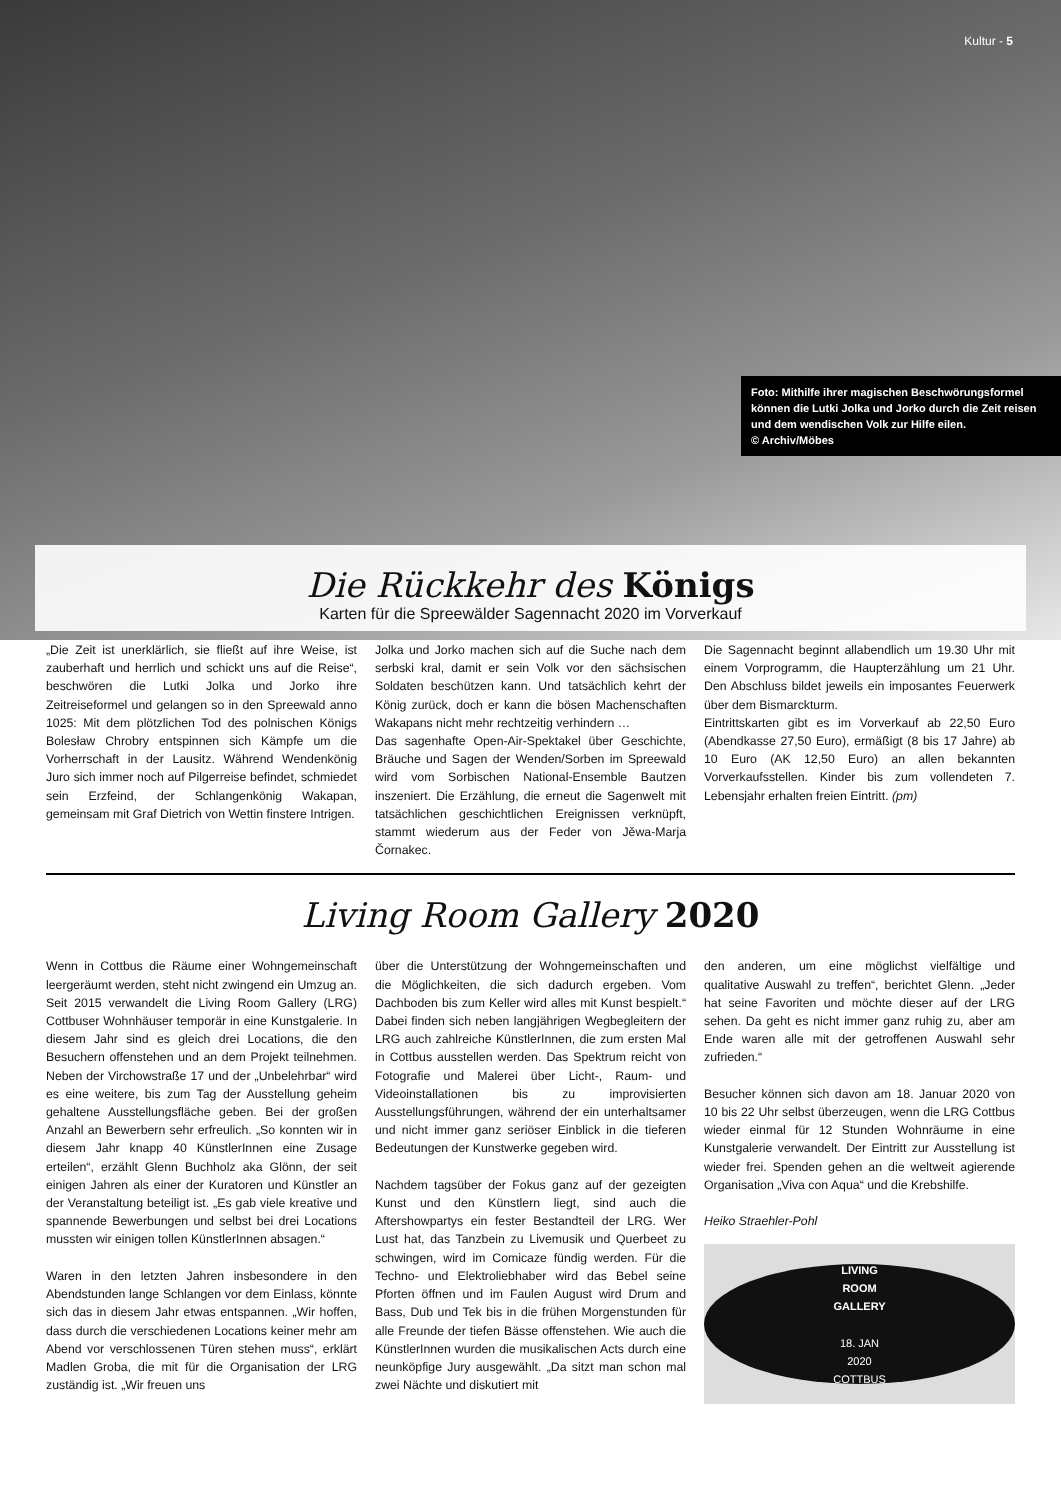Kultur - 5
Foto: Mithilfe ihrer magischen Beschwörungsformel können die Lutki Jolka und Jorko durch die Zeit reisen und dem wendischen Volk zur Hilfe eilen.
© Archiv/Möbes
Die Rückkehr des Königs
Karten für die Spreewälder Sagennacht 2020 im Vorverkauf
„Die Zeit ist unerklärlich, sie fließt auf ihre Weise, ist zauberhaft und herrlich und schickt uns auf die Reise“, beschwören die Lutki Jolka und Jorko ihre Zeitreiseformel und gelangen so in den Spreewald anno 1025: Mit dem plötzlichen Tod des polnischen Königs Bolesław Chrobry entspinnen sich Kämpfe um die Vorherrschaft in der Lausitz. Während Wendenkönig Juro sich immer noch auf Pilgerreise befindet, schmiedet sein Erzfeind, der Schlangenkönig Wakapan, gemeinsam mit Graf Dietrich von Wettin finstere Intrigen.
Jolka und Jorko machen sich auf die Suche nach dem serbski kral, damit er sein Volk vor den sächsischen Soldaten beschützen kann. Und tatsächlich kehrt der König zurück, doch er kann die bösen Machenschaften Wakapans nicht mehr rechtzeitig verhindern …
Das sagenhafte Open-Air-Spektakel über Geschichte, Bräuche und Sagen der Wenden/Sorben im Spreewald wird vom Sorbischen National-Ensemble Bautzen inszeniert. Die Erzählung, die erneut die Sagenwelt mit tatsächlichen geschichtlichen Ereignissen verknüpft, stammt wiederum aus der Feder von Jěwa-Marja Čornakec.
Die Sagennacht beginnt allabendlich um 19.30 Uhr mit einem Vorprogramm, die Haupterzählung um 21 Uhr. Den Abschluss bildet jeweils ein imposantes Feuerwerk über dem Bismarckturm.
Eintrittskarten gibt es im Vorverkauf ab 22,50 Euro (Abendkasse 27,50 Euro), ermäßigt (8 bis 17 Jahre) ab 10 Euro (AK 12,50 Euro) an allen bekannten Vorverkaufsstellen. Kinder bis zum vollendeten 7. Lebensjahr erhalten freien Eintritt. (pm)
Living Room Gallery 2020
Wenn in Cottbus die Räume einer Wohngemeinschaft leergeräumt werden, steht nicht zwingend ein Umzug an. Seit 2015 verwandelt die Living Room Gallery (LRG) Cottbuser Wohnhäuser temporär in eine Kunstgalerie. In diesem Jahr sind es gleich drei Locations, die den Besuchern offenstehen und an dem Projekt teilnehmen. Neben der Virchowstraße 17 und der „Unbelehrbar“ wird es eine weitere, bis zum Tag der Ausstellung geheim gehaltene Ausstellungsfläche geben. Bei der großen Anzahl an Bewerbern sehr erfreulich. „So konnten wir in diesem Jahr knapp 40 KünstlerInnen eine Zusage erteilen“, erzählt Glenn Buchholz aka Glönn, der seit einigen Jahren als einer der Kuratoren und Künstler an der Veranstaltung beteiligt ist. „Es gab viele kreative und spannende Bewerbungen und selbst bei drei Locations mussten wir einigen tollen KünstlerInnen absagen.“
Waren in den letzten Jahren insbesondere in den Abendstunden lange Schlangen vor dem Einlass, könnte sich das in diesem Jahr etwas entspannen. „Wir hoffen, dass durch die verschiedenen Locations keiner mehr am Abend vor verschlossenen Türen stehen muss“, erklärt Madlen Groba, die mit für die Organisation der LRG zuständig ist. „Wir freuen uns
über die Unterstützung der Wohngemeinschaften und die Möglichkeiten, die sich dadurch ergeben. Vom Dachboden bis zum Keller wird alles mit Kunst bespielt.“ Dabei finden sich neben langjährigen Wegbegleitern der LRG auch zahlreiche KünstlerInnen, die zum ersten Mal in Cottbus ausstellen werden. Das Spektrum reicht von Fotografie und Malerei über Licht-, Raum- und Videoinstallationen bis zu improvisierten Ausstellungsführungen, während der ein unterhaltsamer und nicht immer ganz seriöser Einblick in die tieferen Bedeutungen der Kunstwerke gegeben wird.
Nachdem tagsüber der Fokus ganz auf der gezeigten Kunst und den Künstlern liegt, sind auch die Aftershowpartys ein fester Bestandteil der LRG. Wer Lust hat, das Tanzbein zu Livemusik und Querbeet zu schwingen, wird im Comicaze fündig werden. Für die Techno- und Elektroliebhaber wird das Bebel seine Pforten öffnen und im Faulen August wird Drum and Bass, Dub und Tek bis in die frühen Morgenstunden für alle Freunde der tiefen Bässe offenstehen. Wie auch die KünstlerInnen wurden die musikalischen Acts durch eine neunköpfige Jury ausgewählt. „Da sitzt man schon mal zwei Nächte und diskutiert mit
den anderen, um eine möglichst vielfältige und qualitative Auswahl zu treffen“, berichtet Glenn. „Jeder hat seine Favoriten und möchte dieser auf der LRG sehen. Da geht es nicht immer ganz ruhig zu, aber am Ende waren alle mit der getroffenen Auswahl sehr zufrieden.“
Besucher können sich davon am 18. Januar 2020 von 10 bis 22 Uhr selbst überzeugen, wenn die LRG Cottbus wieder einmal für 12 Stunden Wohnräume in eine Kunstgalerie verwandelt. Der Eintritt zur Ausstellung ist wieder frei. Spenden gehen an die weltweit agierende Organisation „Viva con Aqua“ und die Krebshilfe.
Heiko Straehler-Pohl
LIVING
ROOM
GALLERY
18. JAN
2020
COTTBUS